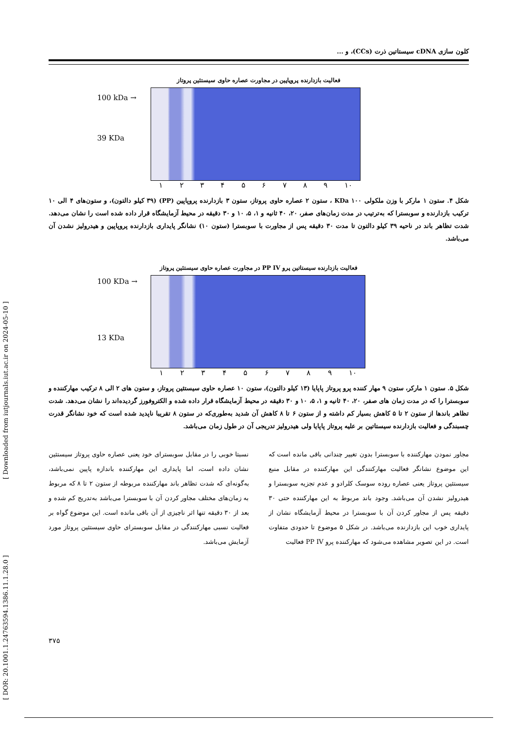[ DOR: 20.1001.1.24763594.1386.11.1.28.0 ] [ Downloaded from iutjournals.iut.ac.ir on 2024-05-10 ]
کلون سازی cDNA سیستاتین ذرت (CCs)، و ...
فعالیت بازدارنده پروپاپین در مجاورت عصاره حاوی سیستئین پروتاز
100 kDa →
39 KDa
١ ٢ ٣ ۴ ۵ ۶ ٧ ٨ ٩ ١٠
شکل ۴. ستون ۱ مارکر با وزن ملکولی KDa ۱۰۰ ، ستون ۲ عصاره حاوی پروتاز، ستون ۳ بازدارنده پروپاپین (PP) (۳۹ کیلو دالتون)، و ستون‌های ۴ الی ۱۰ ترکیب بازدارنده و سوبسترا که به‌ترتیب در مدت زمان‌های صفر، ۲۰، ۴۰ ثانیه و ۱، ۵، ۱۰ و ۳۰ دقیقه در محیط آزمایشگاه قرار داده شده است را نشان می‌دهد. شدت تظاهر باند در ناحیه ۳۹ کیلو دالتون تا مدت ۳۰ دقیقه پس از مجاورت با سوبسترا (ستون ۱۰) نشانگر پایداری بازدارنده پروپاپین و هیدرولیز نشدن آن می‌باشد.
فعالیت بازدارنده سیستاتین پرو PP IV در مجاورت عصاره حاوی سیستئین پروتاز
100 KDa →
13 KDa
١ ٢ ٣ ۴ ۵ ۶ ٧ ٨ ٩ ١٠
شکل ۵. ستون ۱ مارکر، ستون ۹ مهار کننده پرو پروتاز پاپایا (۱۳ کیلو دالتون)، ستون ۱۰ عصاره حاوی سیستئین پروتاز، و ستون های ۲ الی ۸ ترکیب مهارکننده و سوبسترا را که در مدت زمان های صفر، ۲۰، ۴۰ ثانیه و ۱، ۵، ۱۰ و ۳۰ دقیقه در محیط آزمایشگاه قرار داده شده و الکتروفورز گردیده‌اند را نشان می‌دهد. شدت تظاهر باندها از ستون ۲ تا ۵ کاهش بسیار کم داشته و از ستون ۶ تا ۸ کاهش آن شدید به‌طوری‌که در ستون ۸ تقریبا ناپدید شده است که خود نشانگر قدرت چسبندگی و فعالیت بازدارنده سیستاتین بر علیه پروتاز پاپایا ولی هیدرولیز تدریجی آن در طول زمان می‌باشد.
مجاور نمودن مهارکننده با سوبسترا بدون تغییر چندانی باقی مانده است که این موضوع نشانگر فعالیت مهارکنندگی این مهارکننده در مقابل منبع سیستئین پروتاز یعنی عصاره روده سوسک کلرادو و عدم تجزیه سوبسترا و هیدرولیز نشدن آن می‌باشد. وجود باند مربوط به این مهارکننده حتی ۳۰ دقیقه پس از مجاور کردن آن با سوبسترا در محیط آزمایشگاه نشان از پایداری خوب این بازدارنده می‌باشد. در شکل ۵ موضوع تا حدودی متفاوت است. در این تصویر مشاهده می‌شود که مهارکننده پرو PP IV فعالیت
نسبتا خوبی را در مقابل سوبسترای خود یعنی عصاره حاوی پروتاز سیستئین نشان داده است، اما پایداری این مهارکننده باندازه پاپین نمی‌باشد، به‌گونه‌ای که شدت تظاهر باند مهارکننده مربوطه از ستون ۲ تا ۸ که مربوط به زمان‌های مختلف مجاور کردن آن با سوبسترا می‌باشد به‌تدریج کم شده و بعد از ۳۰ دقیقه تنها اثر ناچیزی از آن باقی مانده است. این موضوع گواه بر فعالیت نسبی مهارکنندگی در مقابل سوبسترای حاوی سیستئین پروتاز مورد آزمایش می‌باشد.
٣٧۵